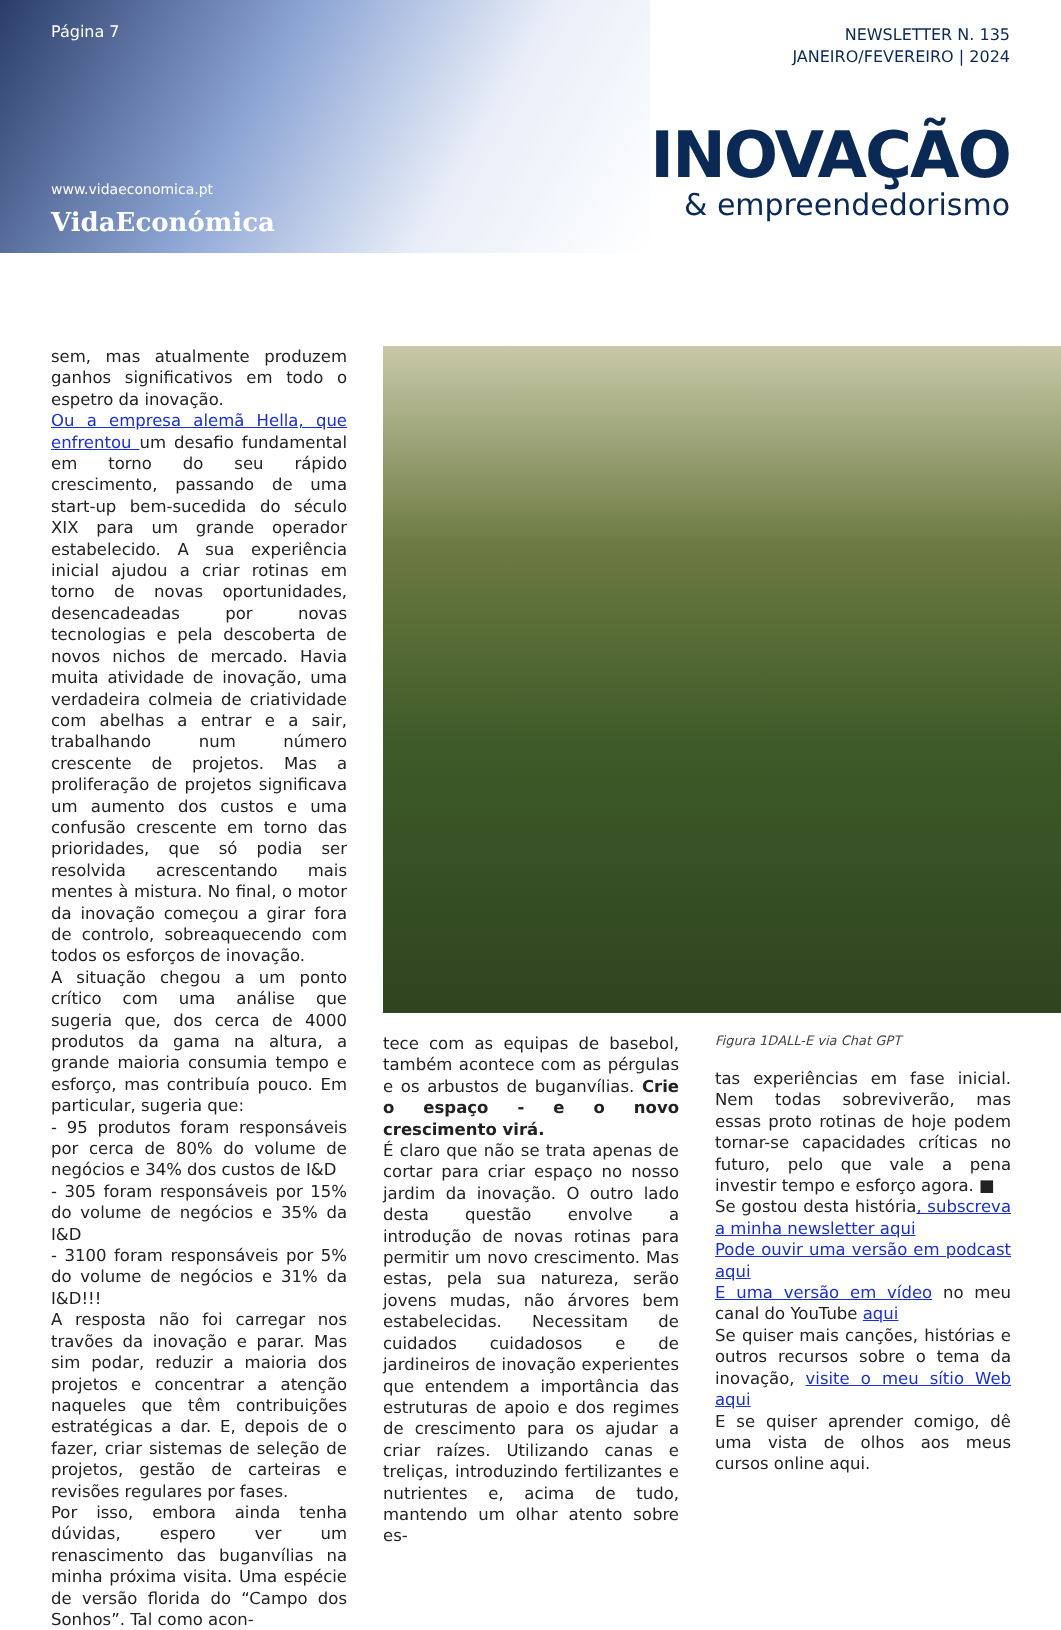Página 7
www.vidaeconomica.pt
VidaEconómica
NEWSLETTER N. 135
JANEIRO/FEVEREIRO | 2024
INOVAÇÃO
& empreendedorismo
sem, mas atualmente produzem ganhos significativos em todo o espetro da inovação.
Ou a empresa alemã Hella, que enfrentou um desafio fundamental em torno do seu rápido crescimento, passando de uma start-up bem-sucedida do século XIX para um grande operador estabelecido. A sua experiência inicial ajudou a criar rotinas em torno de novas oportunidades, desencadeadas por novas tecnologias e pela descoberta de novos nichos de mercado. Havia muita atividade de inovação, uma verdadeira colmeia de criatividade com abelhas a entrar e a sair, trabalhando num número crescente de projetos. Mas a proliferação de projetos significava um aumento dos custos e uma confusão crescente em torno das prioridades, que só podia ser resolvida acrescentando mais mentes à mistura. No final, o motor da inovação começou a girar fora de controlo, sobreaquecendo com todos os esforços de inovação.
A situação chegou a um ponto crítico com uma análise que sugeria que, dos cerca de 4000 produtos da gama na altura, a grande maioria consumia tempo e esforço, mas contribuía pouco. Em particular, sugeria que:
- 95 produtos foram responsáveis por cerca de 80% do volume de negócios e 34% dos custos de I&D
- 305 foram responsáveis por 15% do volume de negócios e 35% da I&D
- 3100 foram responsáveis por 5% do volume de negócios e 31% da I&D!!!
A resposta não foi carregar nos travões da inovação e parar. Mas sim podar, reduzir a maioria dos projetos e concentrar a atenção naqueles que têm contribuições estratégicas a dar. E, depois de o fazer, criar sistemas de seleção de projetos, gestão de carteiras e revisões regulares por fases.
Por isso, embora ainda tenha dúvidas, espero ver um renascimento das buganvílias na minha próxima visita. Uma espécie de versão florida do “Campo dos Sonhos”. Tal como acon-
tece com as equipas de basebol, também acontece com as pérgulas e os arbustos de buganvílias. Crie o espaço - e o novo crescimento virá.
É claro que não se trata apenas de cortar para criar espaço no nosso jardim da inovação. O outro lado desta questão envolve a introdução de novas rotinas para permitir um novo crescimento. Mas estas, pela sua natureza, serão jovens mudas, não árvores bem estabelecidas. Necessitam de cuidados cuidadosos e de jardineiros de inovação experientes que entendem a importância das estruturas de apoio e dos regimes de crescimento para os ajudar a criar raízes. Utilizando canas e treliças, introduzindo fertilizantes e nutrientes e, acima de tudo, mantendo um olhar atento sobre es-
Figura 1DALL-E via Chat GPT
tas experiências em fase inicial. Nem todas sobreviverão, mas essas proto rotinas de hoje podem tornar-se capacidades críticas no futuro, pelo que vale a pena investir tempo e esforço agora. ■
Se gostou desta história, subscreva a minha newsletter aqui
Pode ouvir uma versão em podcast aqui
E uma versão em vídeo no meu canal do YouTube aqui
Se quiser mais canções, histórias e outros recursos sobre o tema da inovação, visite o meu sítio Web aqui
E se quiser aprender comigo, dê uma vista de olhos aos meus cursos online aqui.